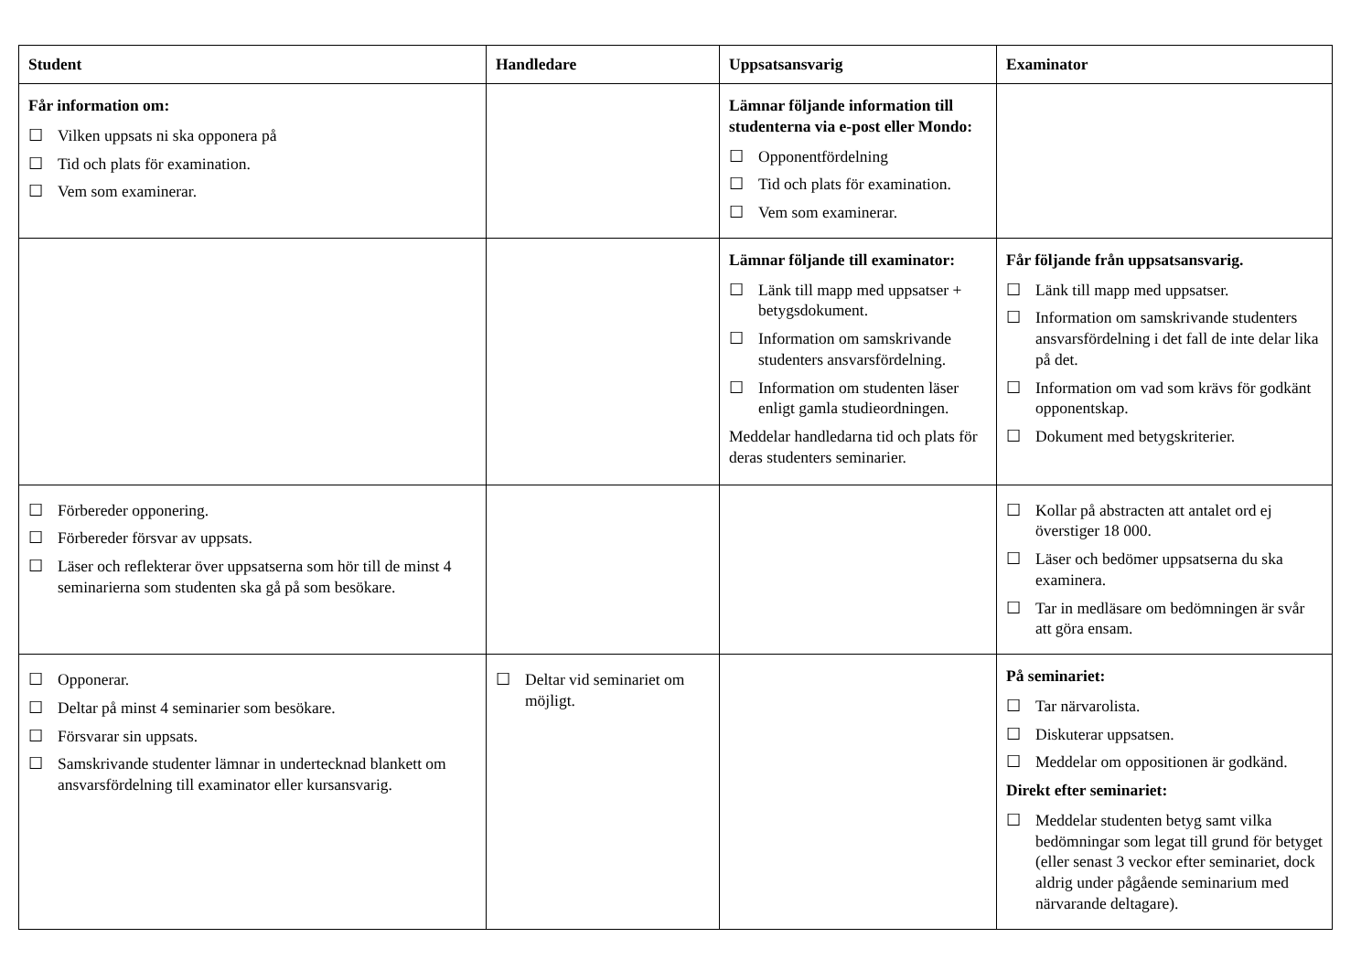| Student | Handledare | Uppsatsansvarig | Examinator |
| --- | --- | --- | --- |
| Får information om: ☐ Vilken uppsats ni ska opponera på ☐ Tid och plats för examination. ☐ Vem som examinerar. | | Lämnar följande information till studenterna via e-post eller Mondo: ☐ Opponentfördelning ☐ Tid och plats för examination. ☐ Vem som examinerar. | |
| | | Lämnar följande till examinator: ☐ Länk till mapp med uppsatser + betygsdokument. ☐ Information om samskrivande studenters ansvarsfördelning. ☐ Information om studenten läser enligt gamla studieordningen. Meddelar handledarna tid och plats för deras studenters seminarier. | Får följande från uppsatsansvarig. ☐ Länk till mapp med uppsatser. ☐ Information om samskrivande studenters ansvarsfördelning i det fall de inte delar lika på det. ☐ Information om vad som krävs för godkänt opponentskap. ☐ Dokument med betygskriterier. |
| ☐ Förbereder opponering. ☐ Förbereder försvar av uppsats. ☐ Läser och reflekterar över uppsatserna som hör till de minst 4 seminarierna som studenten ska gå på som besökare. | | | ☐ Kollar på abstracten att antalet ord ej överstiger 18 000. ☐ Läser och bedömer uppsatserna du ska examinera. ☐ Tar in medläsare om bedömningen är svår att göra ensam. |
| ☐ Opponerar. ☐ Deltar på minst 4 seminarier som besökare. ☐ Försvarar sin uppsats. ☐ Samskrivande studenter lämnar in undertecknad blankett om ansvarsfördelning till examinator eller kursansvarig. | ☐ Deltar vid seminariet om möjligt. | | På seminariet: ☐ Tar närvarolista. ☐ Diskuterar uppsatsen. ☐ Meddelar om oppositionen är godkänd. Direkt efter seminariet: ☐ Meddelar studenten betyg samt vilka bedömningar som legat till grund för betyget (eller senast 3 veckor efter seminariet, dock aldrig under pågående seminarium med närvarande deltagare). |